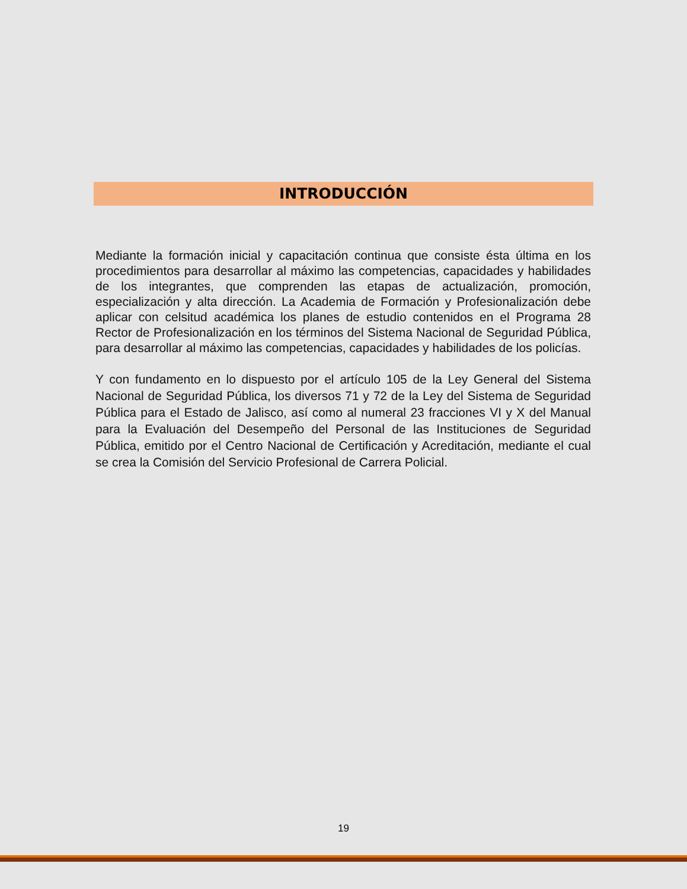INTRODUCCIÓN
Mediante la formación inicial y capacitación continua que consiste ésta última en los procedimientos para desarrollar al máximo las competencias, capacidades y habilidades de los integrantes, que comprenden las etapas de actualización, promoción, especialización y alta dirección. La Academia de Formación y Profesionalización debe aplicar con celsitud académica los planes de estudio contenidos en el Programa 28 Rector de Profesionalización en los términos del Sistema Nacional de Seguridad Pública, para desarrollar al máximo las competencias, capacidades y habilidades de los policías.
Y con fundamento en lo dispuesto por el artículo 105 de la Ley General del Sistema Nacional de Seguridad Pública, los diversos 71 y 72 de la Ley del Sistema de Seguridad Pública para el Estado de Jalisco, así como al numeral 23 fracciones VI y X del Manual para la Evaluación del Desempeño del Personal de las Instituciones de Seguridad Pública, emitido por el Centro Nacional de Certificación y Acreditación, mediante el cual se crea la Comisión del Servicio Profesional de Carrera Policial.
19